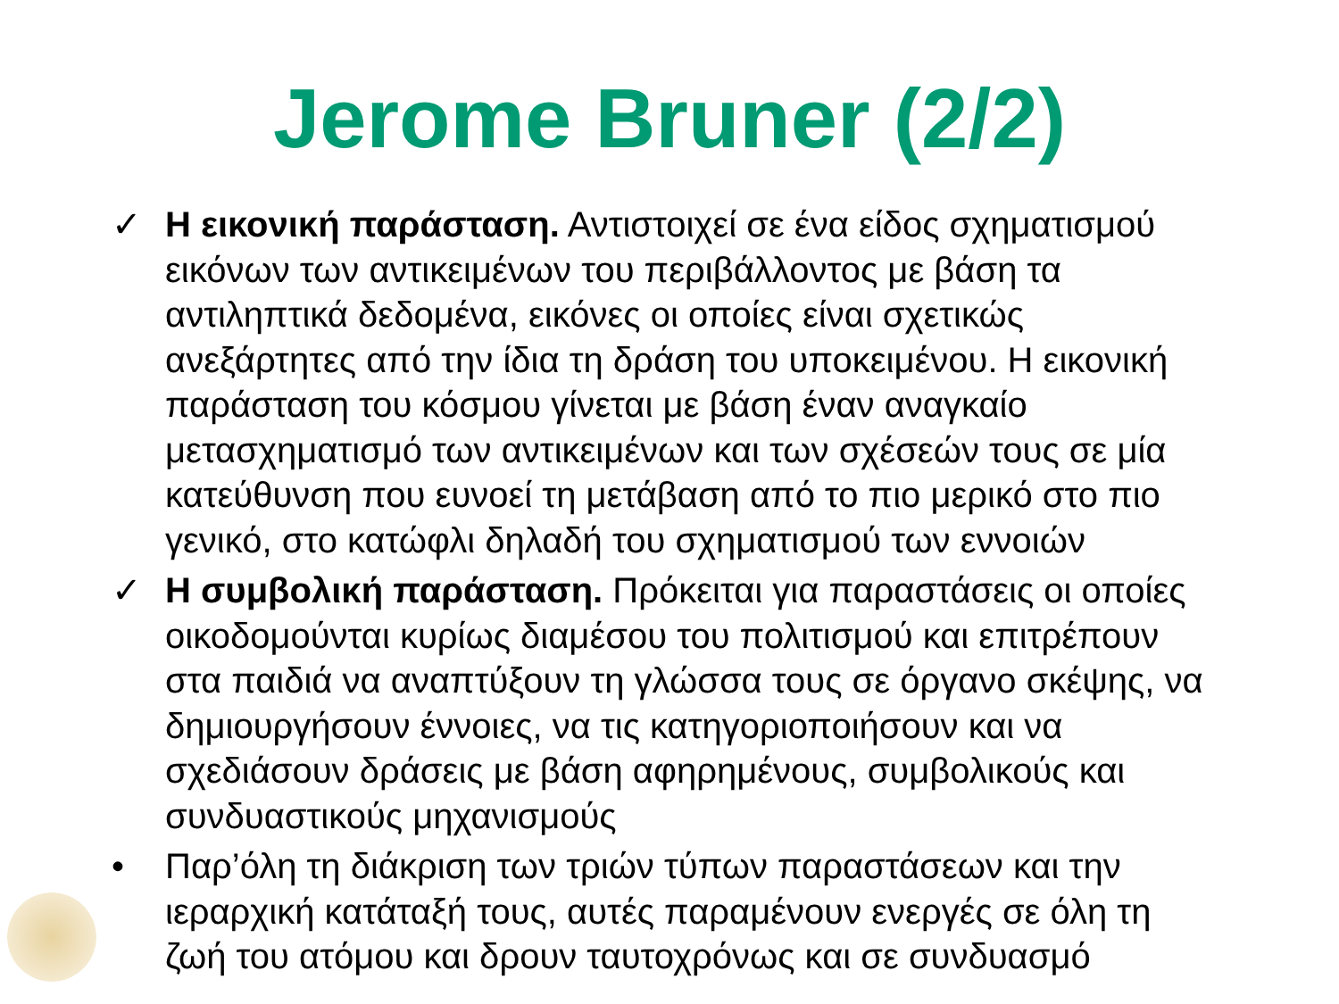Jerome Bruner (2/2)
✓ Η εικονική παράσταση. Αντιστοιχεί σε ένα είδος σχηματισμού εικόνων των αντικειμένων του περιβάλλοντος με βάση τα αντιληπτικά δεδομένα, εικόνες οι οποίες είναι σχετικώς ανεξάρτητες από την ίδια τη δράση του υποκειμένου. Η εικονική παράσταση του κόσμου γίνεται με βάση έναν αναγκαίο μετασχηματισμό των αντικειμένων και των σχέσεών τους σε μία κατεύθυνση που ευνοεί τη μετάβαση από το πιο μερικό στο πιο γενικό, στο κατώφλι δηλαδή του σχηματισμού των εννοιών
✓ Η συμβολική παράσταση. Πρόκειται για παραστάσεις οι οποίες οικοδομούνται κυρίως διαμέσου του πολιτισμού και επιτρέπουν στα παιδιά να αναπτύξουν τη γλώσσα τους σε όργανο σκέψης, να δημιουργήσουν έννοιες, να τις κατηγοριοποιήσουν και να σχεδιάσουν δράσεις με βάση αφηρημένους, συμβολικούς και συνδυαστικούς μηχανισμούς
• Παρ’όλη τη διάκριση των τριών τύπων παραστάσεων και την ιεραρχική κατάταξή τους, αυτές παραμένουν ενεργές σε όλη τη ζωή του ατόμου και δρουν ταυτοχρόνως και σε συνδυασμό